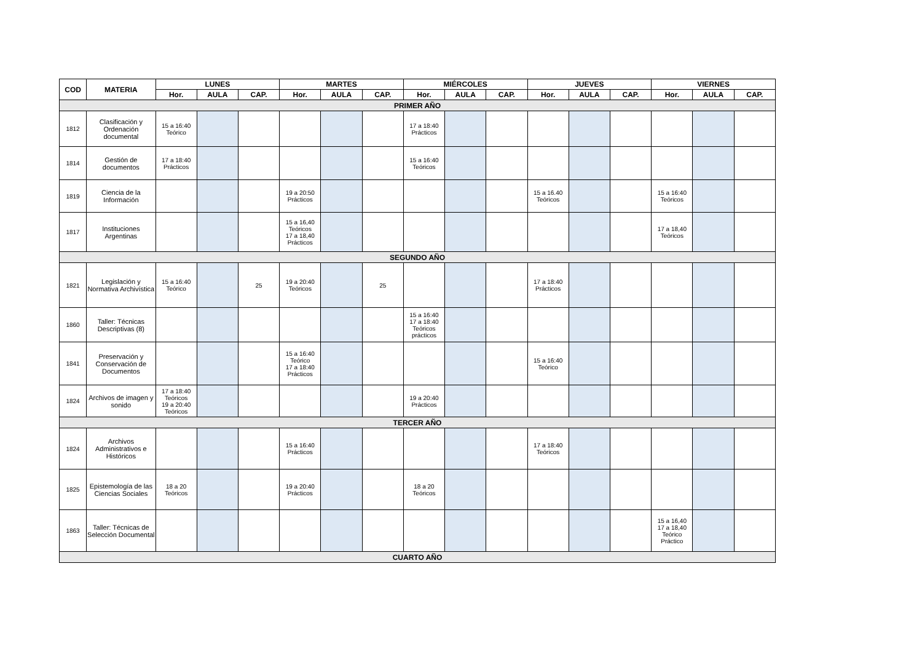| COD | MATERIA | LUNES | | | MARTES | | | MIÉRCOLES | | | JUEVES | | | VIERNES | | |
| --- | --- | --- | --- | --- | --- | --- | --- | --- | --- | --- | --- | --- | --- | --- | --- | --- |
| | | Hor. | AULA | CAP. | Hor. | AULA | CAP. | Hor. | AULA | CAP. | Hor. | AULA | CAP. | Hor. | AULA | CAP. |
| PRIMER AÑO | | | | | | | | | | | | | | | | |
| 1812 | Clasificación y Ordenación documental | 15 a 16:40 Teórico | | | | | | 17 a 18:40 Prácticos | | | | | | | | |
| 1814 | Gestión de documentos | 17 a 18:40 Prácticos | | | | | | 15 a 16:40 Teóricos | | | | | | | | |
| 1819 | Ciencia de la Información | | | | 19 a 20:50 Prácticos | | | | | | 15 a 16.40 Teóricos | | | 15 a 16:40 Teóricos | | |
| 1817 | Instituciones Argentinas | | | | 15 a 16,40 Teóricos 17 a 18,40 Prácticos | | | | | | | | | 17 a 18,40 Teóricos | | |
| SEGUNDO AÑO | | | | | | | | | | | | | | | | |
| 1821 | Legislación y Normativa Archivística | 15 a 16:40 Teórico | | 25 | 19 a 20:40 Teóricos | | 25 | | | | 17 a 18:40 Prácticos | | | | | |
| 1860 | Taller: Técnicas Descriptivas (8) | | | | | | | 15 a 16:40 17 a 18:40 Teóricos prácticos | | | | | | | | |
| 1841 | Preservación y Conservación de Documentos | | | | 15 a 16:40 Teórico 17 a 18:40 Prácticos | | | | | | 15 a 16:40 Teórico | | | | | |
| 1824 | Archivos de imagen y sonido | 17 a 18:40 Teóricos 19 a 20:40 Teóricos | | | | | | 19 a 20:40 Prácticos | | | | | | | | |
| TERCER AÑO | | | | | | | | | | | | | | | | |
| 1824 | Archivos Administrativos e Históricos | | | | 15 a 16:40 Prácticos | | | | | | 17 a 18:40 Teóricos | | | | | |
| 1825 | Epistemología de las Ciencias Sociales | 18 a 20 Teóricos | | | 19 a 20:40 Prácticos | | | 18 a 20 Teóricos | | | | | | | | |
| 1863 | Taller: Técnicas de Selección Documental | | | | | | | | | | | | | 15 a 16,40 17 a 18,40 Teórico Práctico | | |
| CUARTO AÑO | | | | | | | | | | | | | | | | |